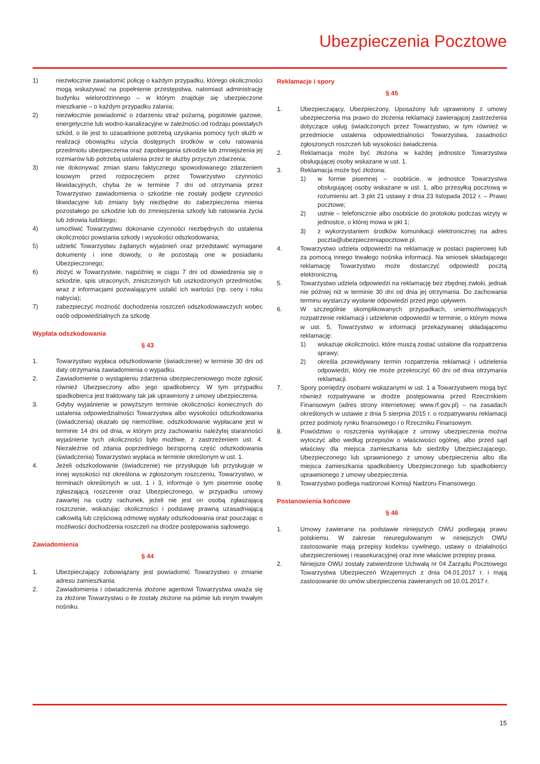Ubezpieczenia Pocztowe
1) niezwłocznie zawiadomić policję o każdym przypadku, którego okoliczności mogą wskazywać na popełnienie przestępstwa, natomiast administrację budynku wielorodzinnego – w którym znajduje się ubezpieczone mieszkanie – o każdym przypadku zalania;
2) niezwłocznie powiadomić o zdarzeniu straż pożarną, pogotowie gazowe, energetyczne lub wodno-kanalizacyjne w zależności od rodzaju powstałych szkód, o ile jest to uzasadnione potrzebą uzyskania pomocy tych służb w realizacji obowiązku użycia dostępnych środków w celu ratowania przedmiotu ubezpieczenia oraz zapobiegania szkodzie lub zmniejszenia jej rozmiarów lub potrzebą ustalenia przez te służby przyczyn zdarzenia;
3) nie dokonywać zmian stanu faktycznego spowodowanego zdarzeniem losowym przed rozpoczęciem przez Towarzystwo czynności likwidacyjnych, chyba że w terminie 7 dni od otrzymania przez Towarzystwo zawiadomienia o szkodzie nie zostały podjęte czynności likwidacyjne lub zmiany były niezbędne do zabezpieczenia mienia pozostałego po szkodzie lub do zmniejszenia szkody lub ratowania życia lub zdrowia ludzkiego;
4) umożliwić Towarzystwu dokonanie czynności niezbędnych do ustalenia okoliczności powstania szkody i wysokości odszkodowania;
5) udzielić Towarzystwu żądanych wyjaśnień oraz przedstawić wymagane dokumenty i inne dowody, o ile pozostają one w posiadaniu Ubezpieczonego;
6) złożyć w Towarzystwie, najpóźniej w ciągu 7 dni od dowiedzenia się o szkodzie, spis utraconych, zniszczonych lub uszkodzonych przedmiotów, wraz z informacjami pozwalającymi ustalić ich wartości (np. ceny i roku nabycia);
7) zabezpieczyć możność dochodzenia roszczeń odszkodowawczych wobec osób odpowiedzialnych za szkodę.
Wypłata odszkodowania
§ 43
1. Towarzystwo wypłaca odszkodowanie (świadczenie) w terminie 30 dni od daty otrzymania zawiadomienia o wypadku.
2. Zawiadomienie o wystąpieniu zdarzenia ubezpieczeniowego może zgłosić również Ubezpieczony albo jego spadkobiercy. W tym przypadku spadkobierca jest traktowany tak jak uprawniony z umowy ubezpieczenia.
3. Gdyby wyjaśnienie w powyższym terminie okoliczności koniecznych do ustalenia odpowiedzialności Towarzystwa albo wysokości odszkodowania (świadczenia) okazało się niemożliwe, odszkodowanie wypłacane jest w terminie 14 dni od dnia, w którym przy zachowaniu należytej staranności wyjaśnienie tych okoliczności było możliwe, z zastrzeżeniem ust. 4. Niezależnie od zdania poprzedniego bezsporną część odszkodowania (świadczenia) Towarzystwo wypłaca w terminie określonym w ust. 1.
4. Jeżeli odszkodowanie (świadczenie) nie przysługuje lub przysługuje w innej wysokości niż określona w zgłoszonym roszczeniu, Towarzystwo, w terminach określonych w ust. 1 i 3, informuje o tym pisemnie osobę zgłaszającą roszczenie oraz Ubezpieczonego, w przypadku umowy zawartej na cudzy rachunek, jeżeli nie jest on osobą zgłaszającą roszczenie, wskazując okoliczności i podstawę prawną uzasadniającą całkowitą lub częściową odmowę wypłaty odszkodowania oraz pouczając o możliwości dochodzenia roszczeń na drodze postępowania sądowego.
Zawiadomienia
§ 44
1. Ubezpieczający zobowiązany jest powiadomić Towarzystwo o zmianie adresu zamieszkania.
2. Zawiadomienia i oświadczenia złożone agentowi Towarzystwa uważa się za złożone Towarzystwu o ile zostały złożone na piśmie lub innym trwałym nośniku.
Reklamacje i spory
§ 45
1. Ubezpieczający, Ubezpieczony, Uposażony lub uprawniony z umowy ubezpieczenia ma prawo do złożenia reklamacji zawierającej zastrzeżenia dotyczące usług świadczonych przez Towarzystwo, w tym również w przedmiocie ustalenia odpowiedzialności Towarzystwa, zasadności zgłoszonych roszczeń lub wysokości świadczenia.
2. Reklamacja może być złożona w każdej jednostce Towarzystwa obsługującej osoby wskazane w ust. 1.
3. Reklamacja może być złożona:
1) w formie pisemnej – osobiście, w jednostce Towarzystwa obsługującej osoby wskazane w ust. 1, albo przesyłką pocztową w rozumieniu art. 3 pkt 21 ustawy z dnia 23 listopada 2012 r. – Prawo pocztowe;
2) ustnie – telefonicznie albo osobiście do protokołu podczas wizyty w jednostce, o której mowa w pkt 1;
3) z wykorzystaniem środków komunikacji elektronicznej na adres poczta@ubezpieczeniapocztowe.pl.
4. Towarzystwo udziela odpowiedzi na reklamację w postaci papierowej lub za pomocą innego trwałego nośnika informacji. Na wniosek składającego reklamację Towarzystwo może dostarczyć odpowiedź pocztą elektroniczną.
5. Towarzystwo udziela odpowiedzi na reklamację bez zbędnej zwłoki, jednak nie później niż w terminie 30 dni od dnia jej otrzymania. Do zachowania terminu wystarczy wysłanie odpowiedzi przed jego upływem.
6. W szczególnie skomplikowanych przypadkach, uniemożliwiających rozpatrzenie reklamacji i udzielenie odpowiedzi w terminie, o którym mowa w ust. 5, Towarzystwo w informacji przekazywanej składającemu reklamację:
1) wskazuje okoliczności, które muszą zostać ustalone dla rozpatrzenia sprawy;
2) określa przewidywany termin rozpatrzenia reklamacji i udzielenia odpowiedzi, który nie może przekroczyć 60 dni od dnia otrzymania reklamacji.
7. Spory pomiędzy osobami wskazanymi w ust. 1 a Towarzystwem mogą być również rozpatrywane w drodze postępowania przed Rzecznikiem Finansowym (adres strony internetowej: www.rf.gov.pl) – na zasadach określonych w ustawie z dnia 5 sierpnia 2015 r. o rozpatrywaniu reklamacji przez podmioty rynku finansowego i o Rzeczniku Finansowym.
8. Powództwo o roszczenia wynikające z umowy ubezpieczenia można wytoczyć albo według przepisów o właściwości ogólnej, albo przed sąd właściwy dla miejsca zamieszkania lub siedziby Ubezpieczającego, Ubezpieczonego lub uprawnionego z umowy ubezpieczenia albo dla miejsca zamieszkania spadkobiercy Ubezpieczonego lub spadkobiercy uprawnionego z umowy ubezpieczenia.
9. Towarzystwo podlega nadzorowi Komisji Nadzoru Finansowego.
Postanowienia końcowe
§ 46
1. Umowy zawierane na podstawie niniejszych OWU podlegają prawu polskiemu. W zakresie nieuregulowanym w niniejszych OWU zastosowanie mają przepisy kodeksu cywilnego, ustawy o działalności ubezpieczeniowej i reasekuracyjnej oraz inne właściwe przepisy prawa.
2. Niniejsze OWU zostały zatwierdzone Uchwałą nr 04 Zarządu Pocztowego Towarzystwa Ubezpieczeń Wzajemnych z dnia 04.01.2017 r. i mają zastosowanie do umów ubezpieczenia zawieranych od 10.01.2017 r.
15